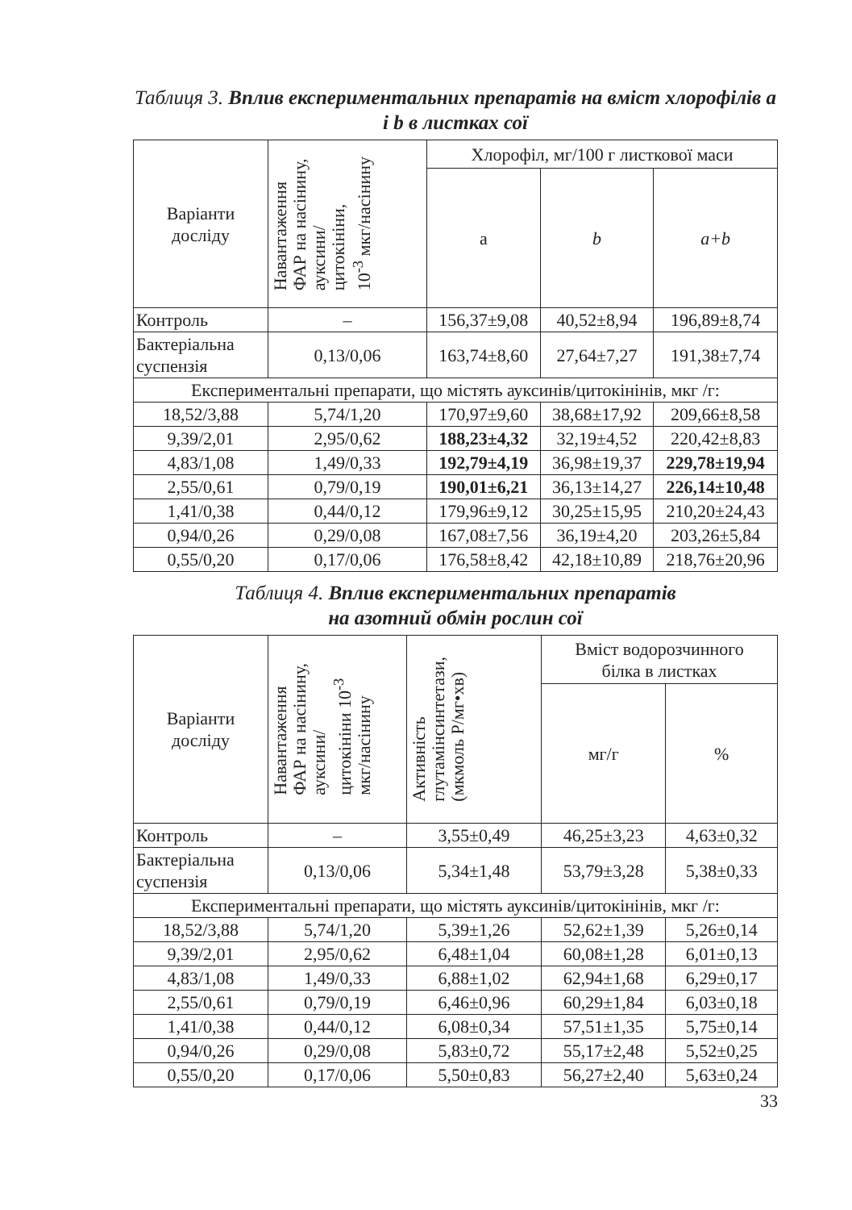Таблиця 3. Вплив експериментальних препаратів на вміст хлорофілів a і b в листках сої
| Варіанти досліду | Навантаження ФАР на насінину, ауксини/ цитокініни, 10<sup>-3</sup> мкг/насінину | Хлорофіл, мг/100 г листкової маси | | |
| --- | --- | --- | --- | --- |
| | | a | b | a+b |
| Контроль | – | 156,37±9,08 | 40,52±8,94 | 196,89±8,74 |
| Бактеріальна суспензія | 0,13/0,06 | 163,74±8,60 | 27,64±7,27 | 191,38±7,74 |
| Експериментальні препарати, що містять ауксинів/цитокінінів, мкг /г: | | | | |
| 18,52/3,88 | 5,74/1,20 | 170,97±9,60 | 38,68±17,92 | 209,66±8,58 |
| 9,39/2,01 | 2,95/0,62 | 188,23±4,32 | 32,19±4,52 | 220,42±8,83 |
| 4,83/1,08 | 1,49/0,33 | 192,79±4,19 | 36,98±19,37 | 229,78±19,94 |
| 2,55/0,61 | 0,79/0,19 | 190,01±6,21 | 36,13±14,27 | 226,14±10,48 |
| 1,41/0,38 | 0,44/0,12 | 179,96±9,12 | 30,25±15,95 | 210,20±24,43 |
| 0,94/0,26 | 0,29/0,08 | 167,08±7,56 | 36,19±4,20 | 203,26±5,84 |
| 0,55/0,20 | 0,17/0,06 | 176,58±8,42 | 42,18±10,89 | 218,76±20,96 |
Таблиця 4. Вплив експериментальних препаратів
на азотний обмін рослин сої
| Варіанти досліду | Навантаження ФАР на насінину, ауксини/ цитокініни 10<sup>-3</sup> мкг/насінину | Активність глутамінсинтетази, (мкмоль Р/мг•хв) | Вміст водорозчинного білка в листках | |
| --- | --- | --- | --- | --- |
| | | | мг/г | % |
| Контроль | – | 3,55±0,49 | 46,25±3,23 | 4,63±0,32 |
| Бактеріальна суспензія | 0,13/0,06 | 5,34±1,48 | 53,79±3,28 | 5,38±0,33 |
| Експериментальні препарати, що містять ауксинів/цитокінінів, мкг /г: | | | | |
| 18,52/3,88 | 5,74/1,20 | 5,39±1,26 | 52,62±1,39 | 5,26±0,14 |
| 9,39/2,01 | 2,95/0,62 | 6,48±1,04 | 60,08±1,28 | 6,01±0,13 |
| 4,83/1,08 | 1,49/0,33 | 6,88±1,02 | 62,94±1,68 | 6,29±0,17 |
| 2,55/0,61 | 0,79/0,19 | 6,46±0,96 | 60,29±1,84 | 6,03±0,18 |
| 1,41/0,38 | 0,44/0,12 | 6,08±0,34 | 57,51±1,35 | 5,75±0,14 |
| 0,94/0,26 | 0,29/0,08 | 5,83±0,72 | 55,17±2,48 | 5,52±0,25 |
| 0,55/0,20 | 0,17/0,06 | 5,50±0,83 | 56,27±2,40 | 5,63±0,24 |
33